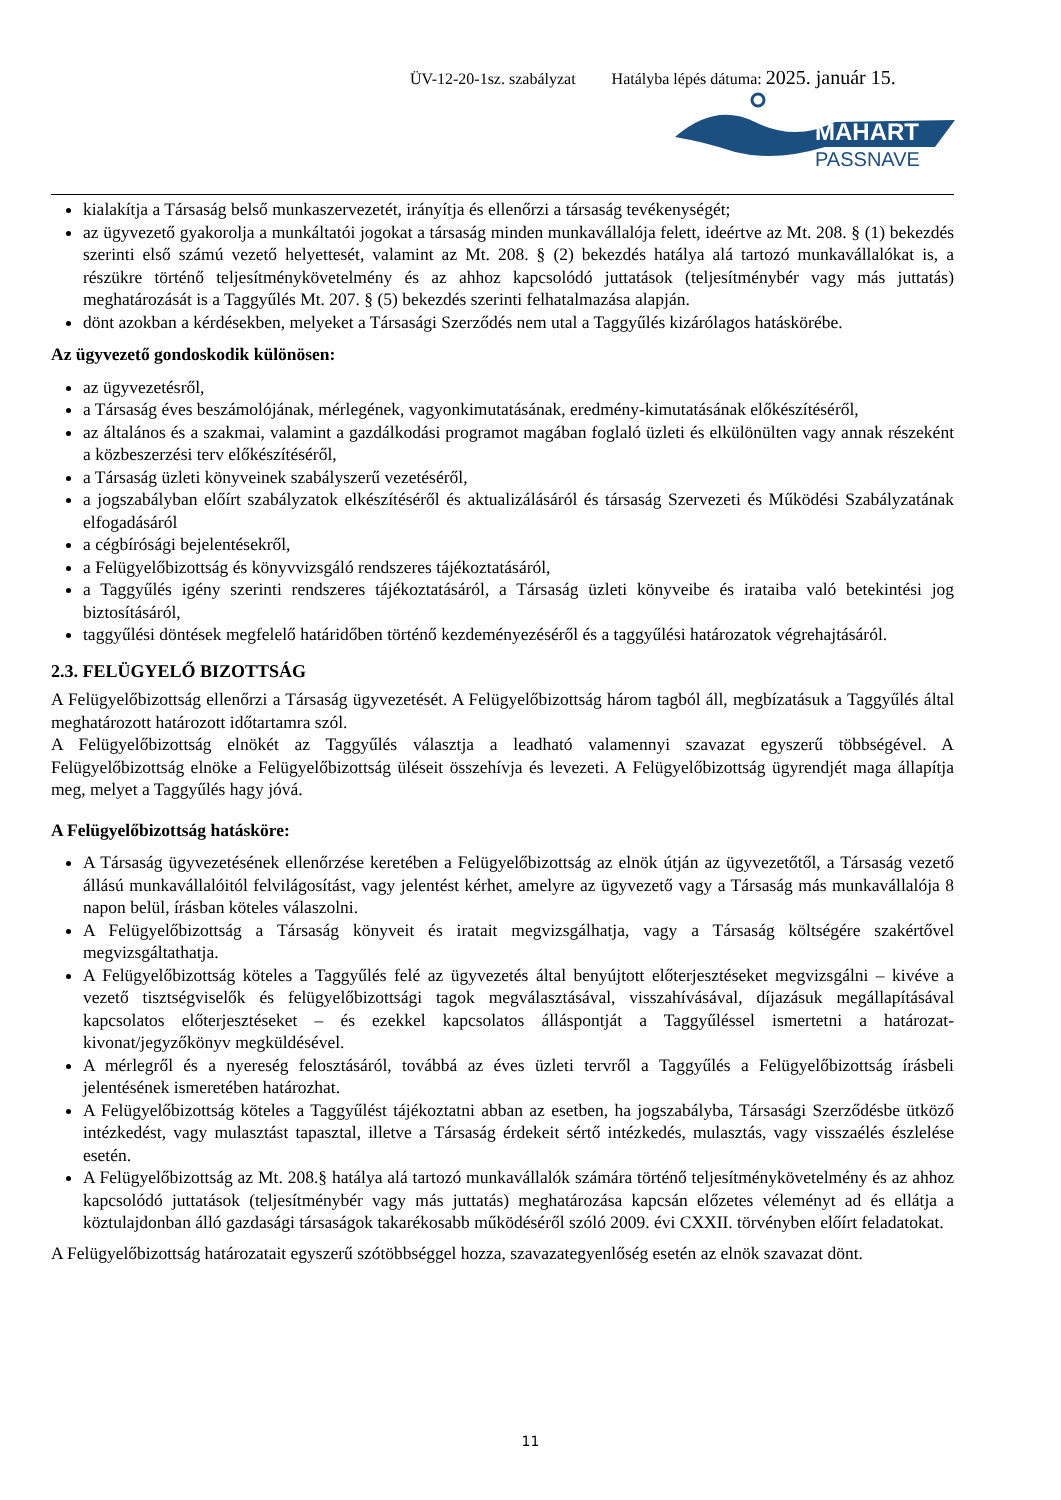ÜV-12-20-1sz. szabályzat Hatályba lépés dátuma: 2025. január 15.
MAHART
PASSNAVE
kialakítja a Társaság belső munkaszervezetét, irányítja és ellenőrzi a társaság tevékenységét;
az ügyvezető gyakorolja a munkáltatói jogokat a társaság minden munkavállalója felett, ideértve az Mt. 208. § (1) bekezdés szerinti első számú vezető helyettesét, valamint az Mt. 208. § (2) bekezdés hatálya alá tartozó munkavállalókat is, a részükre történő teljesítménykövetelmény és az ahhoz kapcsolódó juttatások (teljesítménybér vagy más juttatás) meghatározását is a Taggyűlés Mt. 207. § (5) bekezdés szerinti felhatalmazása alapján.
dönt azokban a kérdésekben, melyeket a Társasági Szerződés nem utal a Taggyűlés kizárólagos hatáskörébe.
Az ügyvezető gondoskodik különösen:
az ügyvezetésről,
a Társaság éves beszámolójának, mérlegének, vagyonkimutatásának, eredmény-kimutatásának előkészítéséről,
az általános és a szakmai, valamint a gazdálkodási programot magában foglaló üzleti és elkülönülten vagy annak részeként a közbeszerzési terv előkészítéséről,
a Társaság üzleti könyveinek szabályszerű vezetéséről,
a jogszabályban előírt szabályzatok elkészítéséről és aktualizálásáról és társaság Szervezeti és Működési Szabályzatának elfogadásáról
a cégbírósági bejelentésekről,
a Felügyelőbizottság és könyvvizsgáló rendszeres tájékoztatásáról,
a Taggyűlés igény szerinti rendszeres tájékoztatásáról, a Társaság üzleti könyveibe és irataiba való betekintési jog biztosításáról,
taggyűlési döntések megfelelő határidőben történő kezdeményezéséről és a taggyűlési határozatok végrehajtásáról.
2.3. FELÜGYELŐ BIZOTTSÁG
A Felügyelőbizottság ellenőrzi a Társaság ügyvezetését. A Felügyelőbizottság három tagból áll, megbízatásuk a Taggyűlés által meghatározott határozott időtartamra szól.
A Felügyelőbizottság elnökét az Taggyűlés választja a leadható valamennyi szavazat egyszerű többségével. A Felügyelőbizottság elnöke a Felügyelőbizottság üléseit összehívja és levezeti. A Felügyelőbizottság ügyrendjét maga állapítja meg, melyet a Taggyűlés hagy jóvá.
A Felügyelőbizottság hatásköre:
A Társaság ügyvezetésének ellenőrzése keretében a Felügyelőbizottság az elnök útján az ügyvezetőtől, a Társaság vezető állású munkavállalóitól felvilágosítást, vagy jelentést kérhet, amelyre az ügyvezető vagy a Társaság más munkavállalója 8 napon belül, írásban köteles válaszolni.
A Felügyelőbizottság a Társaság könyveit és iratait megvizsgálhatja, vagy a Társaság költségére szakértővel megvizsgáltathatja.
A Felügyelőbizottság köteles a Taggyűlés felé az ügyvezetés által benyújtott előterjesztéseket megvizsgálni – kivéve a vezető tisztségviselők és felügyelőbizottsági tagok megválasztásával, visszahívásával, díjazásuk megállapításával kapcsolatos előterjesztéseket – és ezekkel kapcsolatos álláspontját a Taggyűléssel ismertetni a határozat-kivonat/jegyzőkönyv megküldésével.
A mérlegről és a nyereség felosztásáról, továbbá az éves üzleti tervről a Taggyűlés a Felügyelőbizottság írásbeli jelentésének ismeretében határozhat.
A Felügyelőbizottság köteles a Taggyűlést tájékoztatni abban az esetben, ha jogszabályba, Társasági Szerződésbe ütköző intézkedést, vagy mulasztást tapasztal, illetve a Társaság érdekeit sértő intézkedés, mulasztás, vagy visszaélés észlelése esetén.
A Felügyelőbizottság az Mt. 208.§ hatálya alá tartozó munkavállalók számára történő teljesítménykövetelmény és az ahhoz kapcsolódó juttatások (teljesítménybér vagy más juttatás) meghatározása kapcsán előzetes véleményt ad és ellátja a köztulajdonban álló gazdasági társaságok takarékosabb működéséről szóló 2009. évi CXXII. törvényben előírt feladatokat.
A Felügyelőbizottság határozatait egyszerű szótöbbséggel hozza, szavazategyenlőség esetén az elnök szavazat dönt.
11